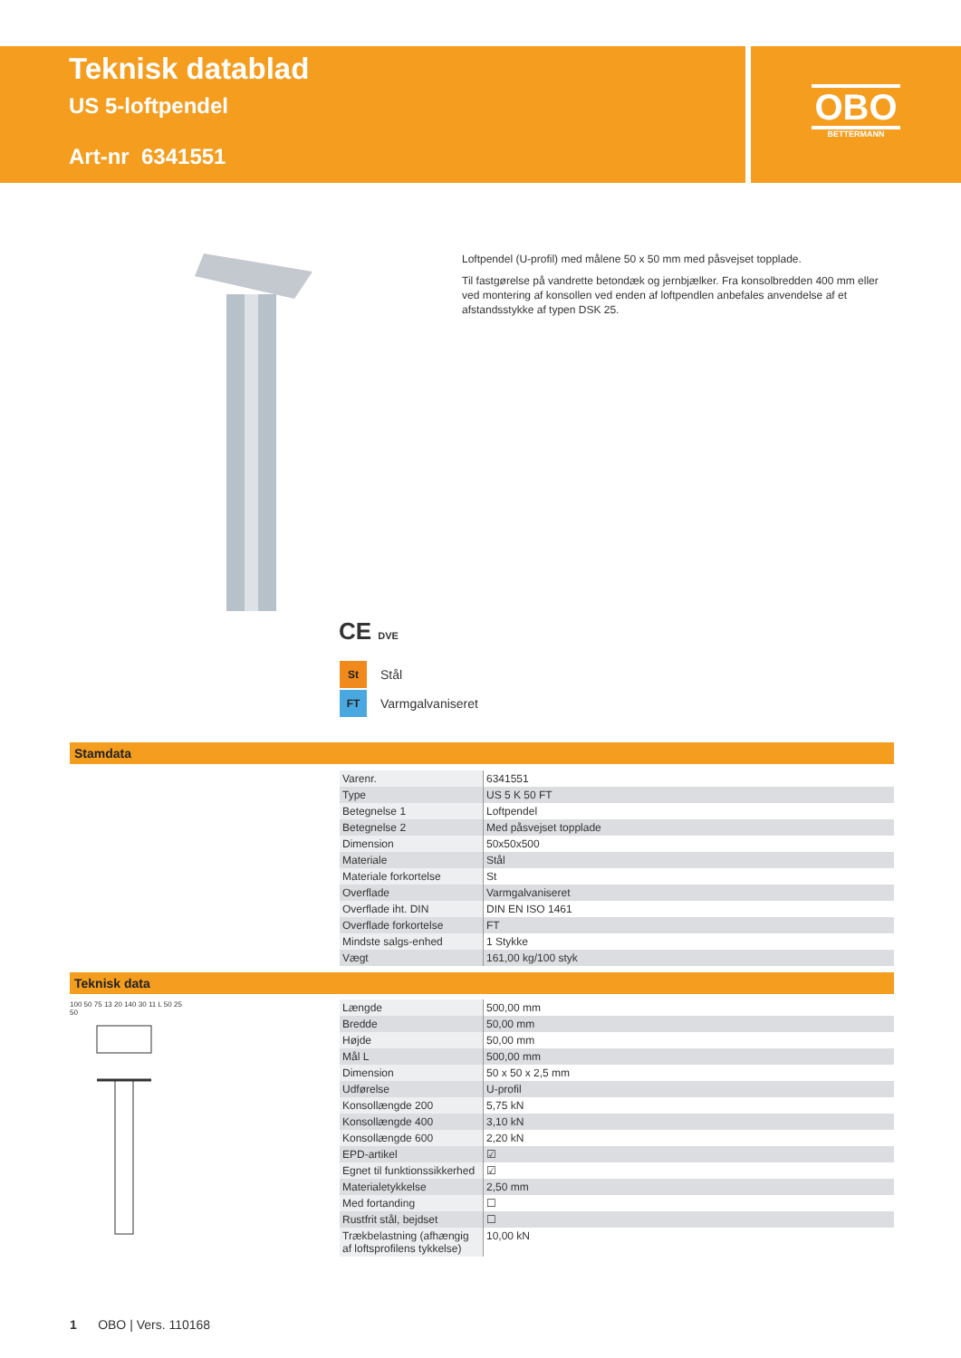Teknisk datablad
US 5-loftpendel
Art-nr 6341551
OBO
BETTERMANN
Loftpendel (U-profil) med målene 50 x 50 mm med påsvejset topplade.
Til fastgørelse på vandrette betondæk og jernbjælker. Fra konsolbredden 400 mm eller ved montering af konsollen ved enden af loftpendlen anbefales anvendelse af et afstandsstykke af typen DSK 25.
CE DVE
St Stål
FT Varmgalvaniseret
Stamdata
| Varenr. | 6341551 |
| Type | US 5 K 50 FT |
| Betegnelse 1 | Loftpendel |
| Betegnelse 2 | Med påsvejset topplade |
| Dimension | 50x50x500 |
| Materiale | Stål |
| Materiale forkortelse | St |
| Overflade | Varmgalvaniseret |
| Overflade iht. DIN | DIN EN ISO 1461 |
| Overflade forkortelse | FT |
| Mindste salgs-enhed | 1 Stykke |
| Vægt | 161,00 kg/100 styk |
Teknisk data
100 50 75 13 20 140 30 11 L 50 25 50
| Længde | 500,00 mm |
| Bredde | 50,00 mm |
| Højde | 50,00 mm |
| Mål L | 500,00 mm |
| Dimension | 50 x 50 x 2,5 mm |
| Udførelse | U-profil |
| Konsollængde 200 | 5,75 kN |
| Konsollængde 400 | 3,10 kN |
| Konsollængde 600 | 2,20 kN |
| EPD-artikel | ☑ |
| Egnet til funktionssikkerhed | ☑ |
| Materialetykkelse | 2,50 mm |
| Med fortanding | ☐ |
| Rustfrit stål, bejdset | ☐ |
| Trækbelastning (afhængig af loftsprofilens tykkelse) | 10,00 kN |
1 OBO | Vers. 110168